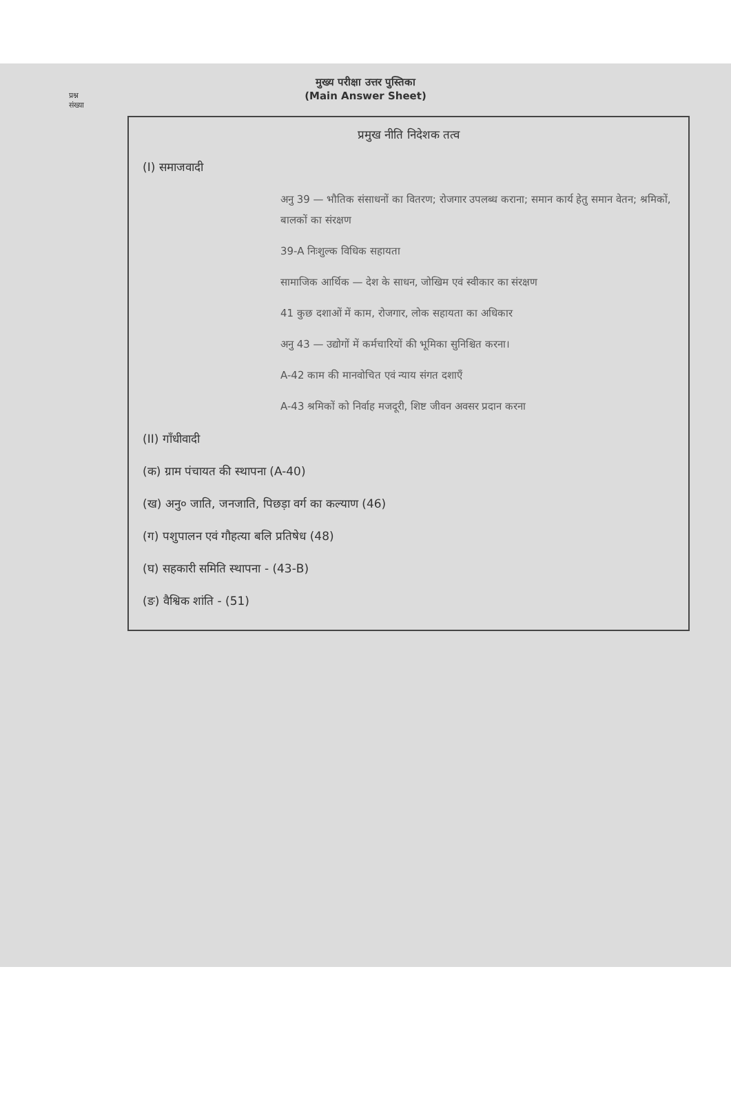प्रश्न
संख्या
मुख्य परीक्षा उत्तर पुस्तिका
(Main Answer Sheet)
प्रमुख नीति निदेशक तत्व
(I) समाजवादी
अनु 39 — भौतिक संसाधनों का वितरण; रोजगार उपलब्ध कराना; समान कार्य हेतु समान वेतन; श्रमिकों, बालकों का संरक्षण
39-A निःशुल्क विधिक सहायता
सामाजिक आर्थिक — देश के साधन, जोखिम एवं स्वीकार का संरक्षण
41 कुछ दशाओं में काम, रोजगार, लोक सहायता का अधिकार
अनु 43 — उद्योगों में कर्मचारियों की भूमिका सुनिश्चित करना।
A-42 काम की मानवोचित एवं न्याय संगत दशाएँ
A-43 श्रमिकों को निर्वाह मजदूरी, शिष्ट जीवन अवसर प्रदान करना
(II) गाँधीवादी
(क) ग्राम पंचायत की स्थापना (A-40)
(ख) अनु० जाति, जनजाति, पिछड़ा वर्ग का कल्याण (46)
(ग) पशुपालन एवं गौहत्या बलि प्रतिषेध (48)
(घ) सहकारी समिति स्थापना - (43-B)
(ङ) वैश्विक शांति - (51)